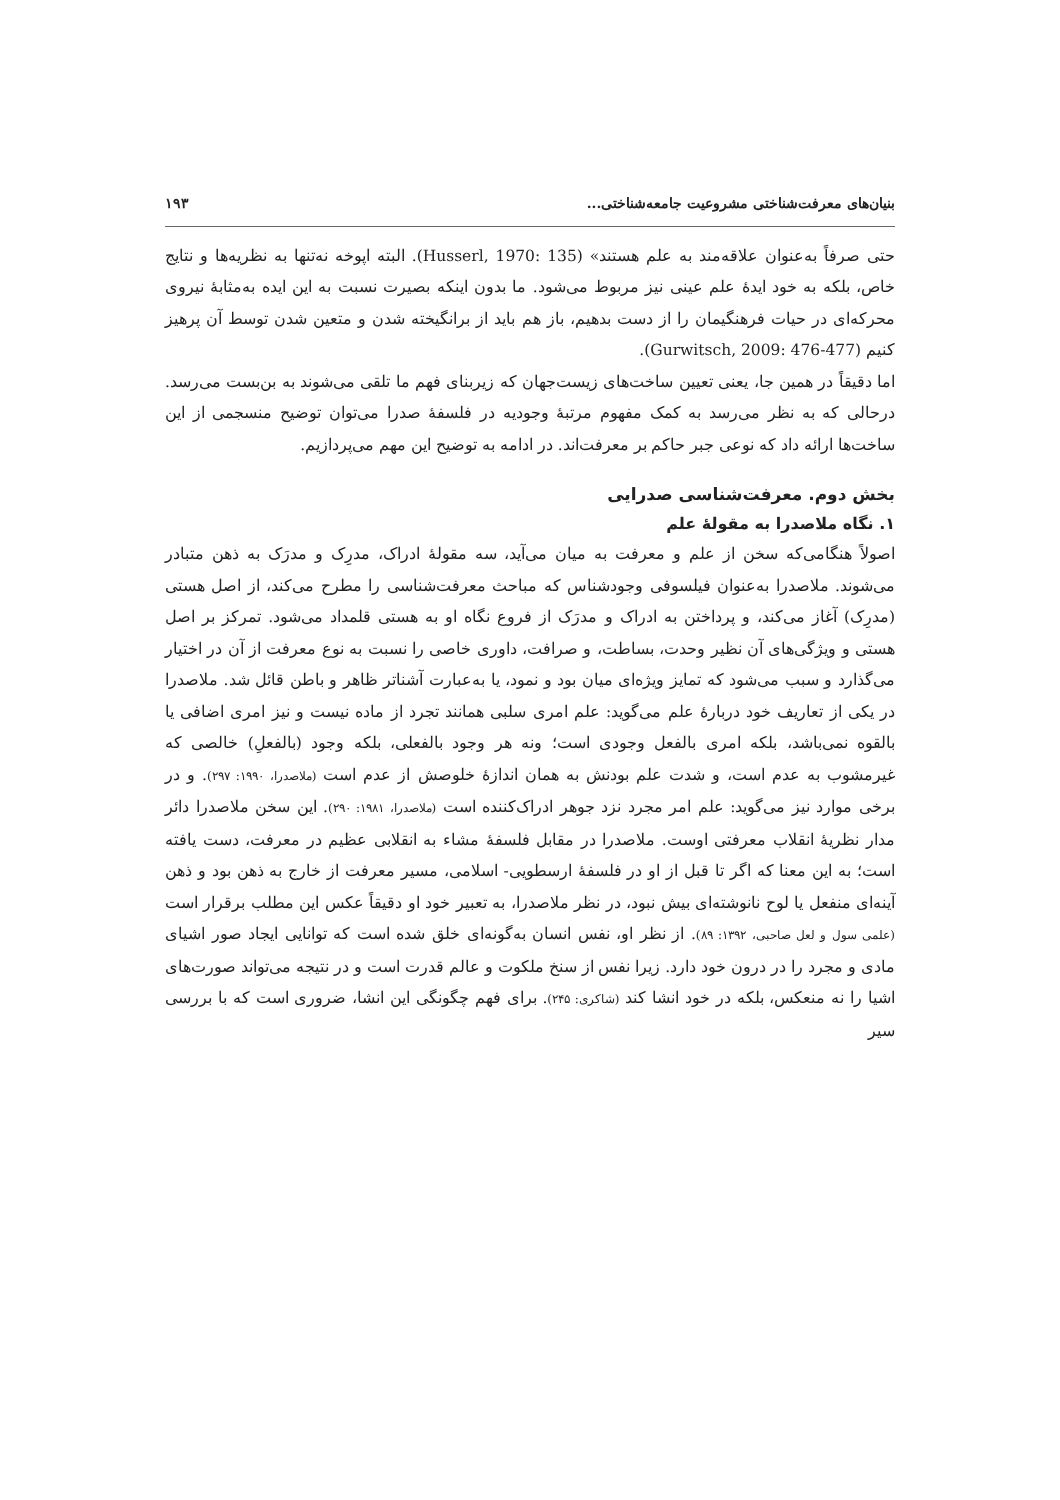بنیان‌های معرفت‌شناختی مشروعیت جامعه‌شناختی... ۱۹۳
حتی صرفاً به‌عنوان علاقه‌مند به علم هستند» (Husserl, 1970: 135). البته اپوخه نه‌تنها به نظریه‌ها و نتایج خاص، بلکه به خود ایدهٔ علم عینی نیز مربوط می‌شود. ما بدون اینکه بصیرت نسبت به این ایده به‌مثابهٔ نیروی محرکه‌ای در حیات فرهنگیمان را از دست بدهیم، باز هم باید از برانگیخته شدن و متعین شدن توسط آن پرهیز کنیم (Gurwitsch, 2009: 476-477).
اما دقیقاً در همین جا، یعنی تعیین ساخت‌های زیست‌جهان که زیربنای فهم ما تلقی می‌شوند به بن‌بست می‌رسد. درحالی که به نظر می‌رسد به کمک مفهوم مرتبهٔ وجودیه در فلسفهٔ صدرا می‌توان توضیح منسجمی از این ساخت‌ها ارائه داد که نوعی جبر حاکم بر معرفت‌اند. در ادامه به توضیح این مهم می‌پردازیم.
بخش دوم. معرفت‌شناسی صدرایی
۱. نگاه ملاصدرا به مقولهٔ علم
اصولاً هنگامی‌که سخن از علم و معرفت به میان می‌آید، سه مقولهٔ ادراک، مدرِک و مدرَک به ذهن متبادر می‌شوند. ملاصدرا به‌عنوان فیلسوفی وجودشناس که مباحث معرفت‌شناسی را مطرح می‌کند، از اصل هستی (مدرِک) آغاز می‌کند، و پرداختن به ادراک و مدرَک از فروع نگاه او به هستی قلمداد می‌شود. تمرکز بر اصل هستی و ویژگی‌های آن نظیر وحدت، بساطت، و صرافت، داوری خاصی را نسبت به نوع معرفت از آن در اختیار می‌گذارد و سبب می‌شود که تمایز ویژه‌ای میان بود و نمود، یا به‌عبارت آشناتر ظاهر و باطن قائل شد. ملاصدرا در یکی از تعاریف خود دربارهٔ علم می‌گوید: علم امری سلبی همانند تجرد از ماده نیست و نیز امری اضافی یا بالقوه نمی‌باشد، بلکه امری بالفعل وجودی است؛ ونه هر وجود بالفعلی، بلکه وجود (بالفعلِ) خالصی که غیرمشوب به عدم است، و شدت علم بودنش به همان اندازهٔ خلوصش از عدم است (ملاصدرا، ۱۹۹۰: ۲۹۷). و در برخی موارد نیز می‌گوید: علم امر مجرد نزد جوهر ادراک‌کننده است (ملاصدرا، ۱۹۸۱: ۲۹۰). این سخن ملاصدرا دائر مدار نظریهٔ انقلاب معرفتی اوست. ملاصدرا در مقابل فلسفهٔ مشاء به انقلابی عظیم در معرفت، دست یافته است؛ به این معنا که اگر تا قبل از او در فلسفهٔ ارسطویی- اسلامی، مسیر معرفت از خارج به ذهن بود و ذهن آینه‌ای منفعل یا لوح نانوشته‌ای بیش نبود، در نظر ملاصدرا، به تعبیر خود او دقیقاً عکس این مطلب برقرار است (علمی سول و لعل صاحبی، ۱۳۹۲: ۸۹). از نظر او، نفس انسان به‌گونه‌ای خلق شده است که توانایی ایجاد صور اشیای مادی و مجرد را در درون خود دارد. زیرا نفس از سنخ ملکوت و عالم قدرت است و در نتیجه می‌تواند صورت‌های اشیا را نه منعکس، بلکه در خود انشا کند (شاکری: ۲۴۵). برای فهم چگونگی این انشا، ضروری است که با بررسی سیر